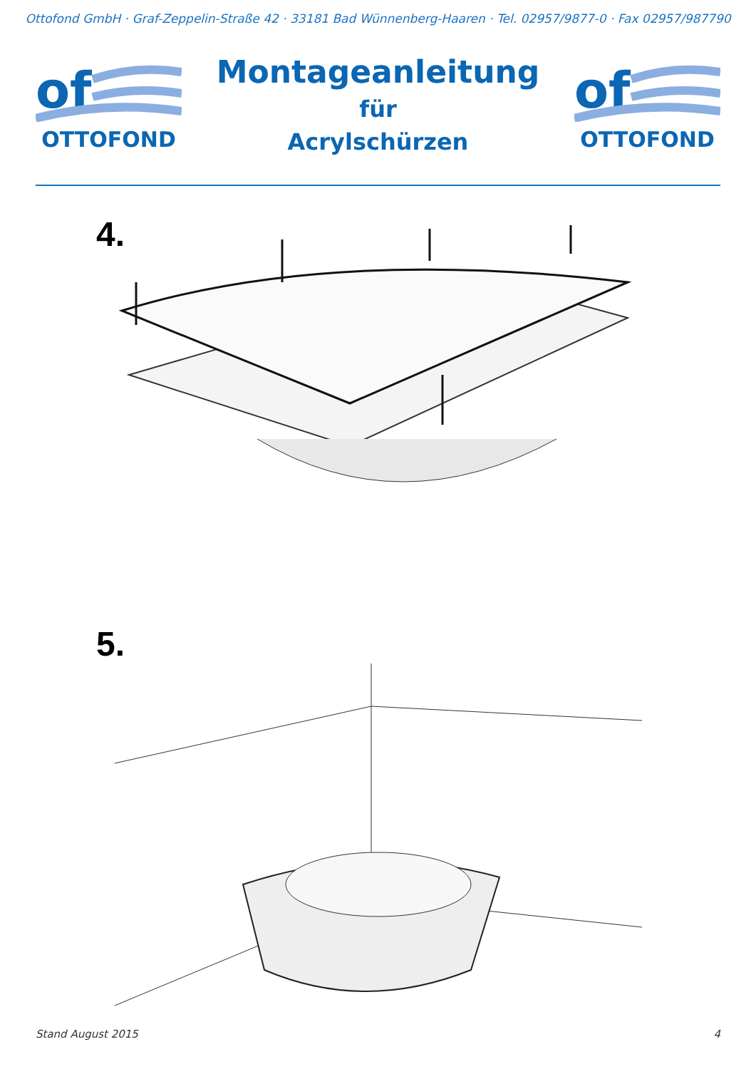Ottofond GmbH · Graf-Zeppelin-Straße 42 · 33181 Bad Wünnenberg-Haaren · Tel. 02957/9877-0 · Fax 02957/987790
of
OTTOFOND
Montageanleitung
für
Acrylschürzen
of
OTTOFOND
4.
5.
Stand August 2015 4